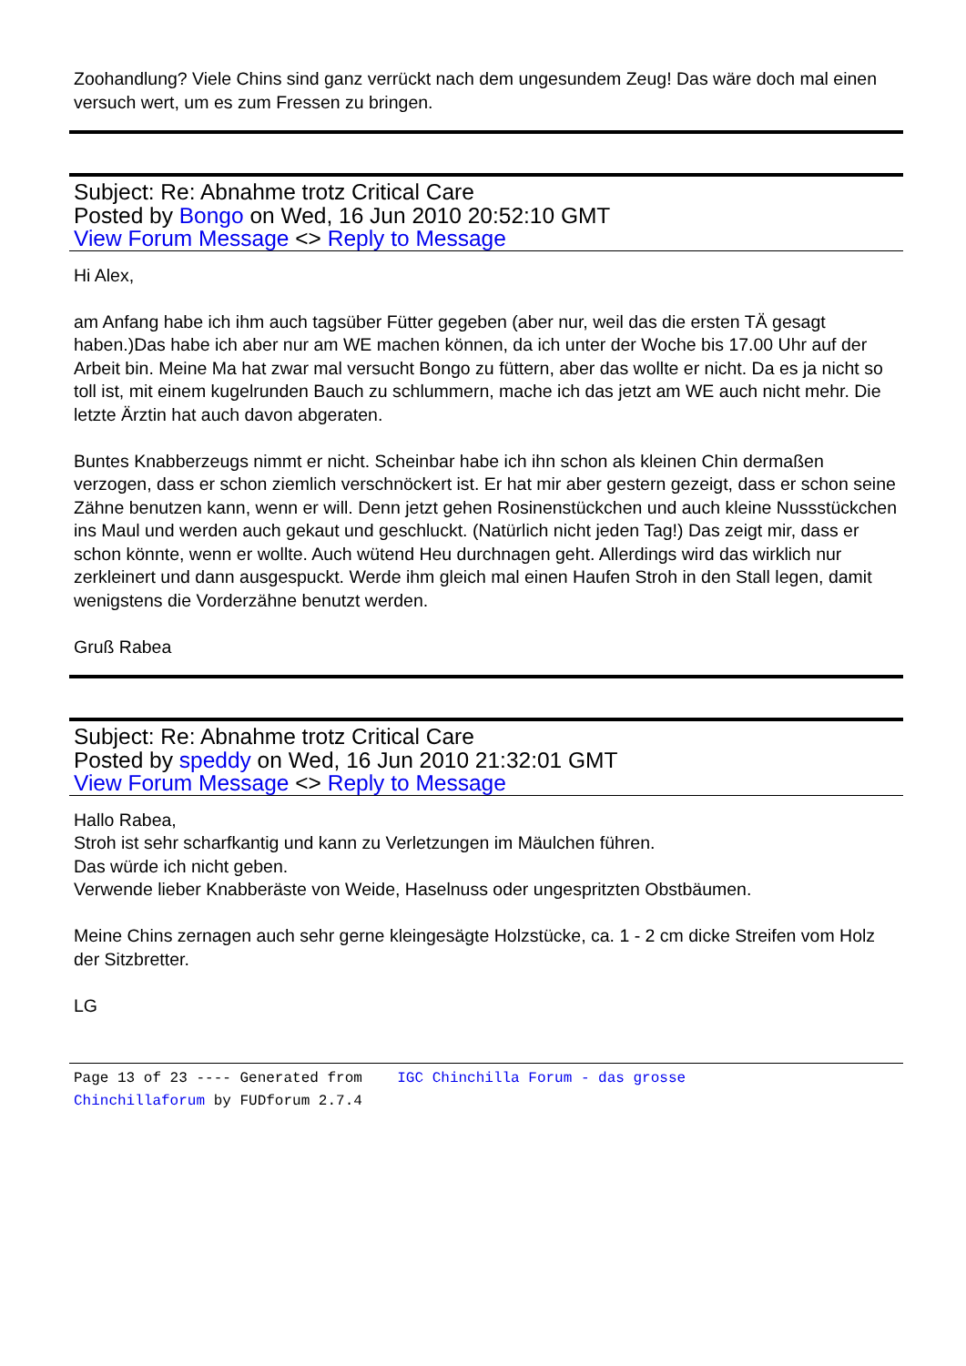Zoohandlung? Viele Chins sind ganz verrückt nach dem ungesundem Zeug! Das wäre doch mal einen versuch wert, um es zum Fressen zu bringen.
Subject: Re: Abnahme trotz Critical Care
Posted by Bongo on Wed, 16 Jun 2010 20:52:10 GMT
View Forum Message <> Reply to Message
Hi Alex,
am Anfang habe ich ihm auch tagsüber Fütter gegeben (aber nur, weil das die ersten TÄ gesagt haben.)Das habe ich aber nur am WE machen können, da ich unter der Woche bis 17.00 Uhr auf der Arbeit bin. Meine Ma hat zwar mal versucht Bongo zu füttern, aber das wollte er nicht. Da es ja nicht so toll ist, mit einem kugelrunden Bauch zu schlummern, mache ich das jetzt am WE auch nicht mehr. Die letzte Ärztin hat auch davon abgeraten.
Buntes Knabberzeugs nimmt er nicht. Scheinbar habe ich ihn schon als kleinen Chin dermaßen verzogen, dass er schon ziemlich verschnöckert ist. Er hat mir aber gestern gezeigt, dass er schon seine Zähne benutzen kann, wenn er will. Denn jetzt gehen Rosinenstückchen und auch kleine Nussstückchen ins Maul und werden auch gekaut und geschluckt. (Natürlich nicht jeden Tag!) Das zeigt mir, dass er schon könnte, wenn er wollte. Auch wütend Heu durchnagen geht. Allerdings wird das wirklich nur zerkleinert und dann ausgespuckt. Werde ihm gleich mal einen Haufen Stroh in den Stall legen, damit wenigstens die Vorderzähne benutzt werden.
Gruß Rabea
Subject: Re: Abnahme trotz Critical Care
Posted by speddy on Wed, 16 Jun 2010 21:32:01 GMT
View Forum Message <> Reply to Message
Hallo Rabea,
Stroh ist sehr scharfkantig und kann zu Verletzungen im Mäulchen führen.
Das würde ich nicht geben.
Verwende lieber Knabberäste von Weide, Haselnuss oder ungespritzten Obstbäumen.
Meine Chins zernagen auch sehr gerne kleingesägte Holzstücke, ca. 1 - 2 cm dicke Streifen vom Holz der Sitzbretter.
LG
Page 13 of 23 ---- Generated from IGC Chinchilla Forum - das grosse
Chinchillaforum by FUDforum 2.7.4